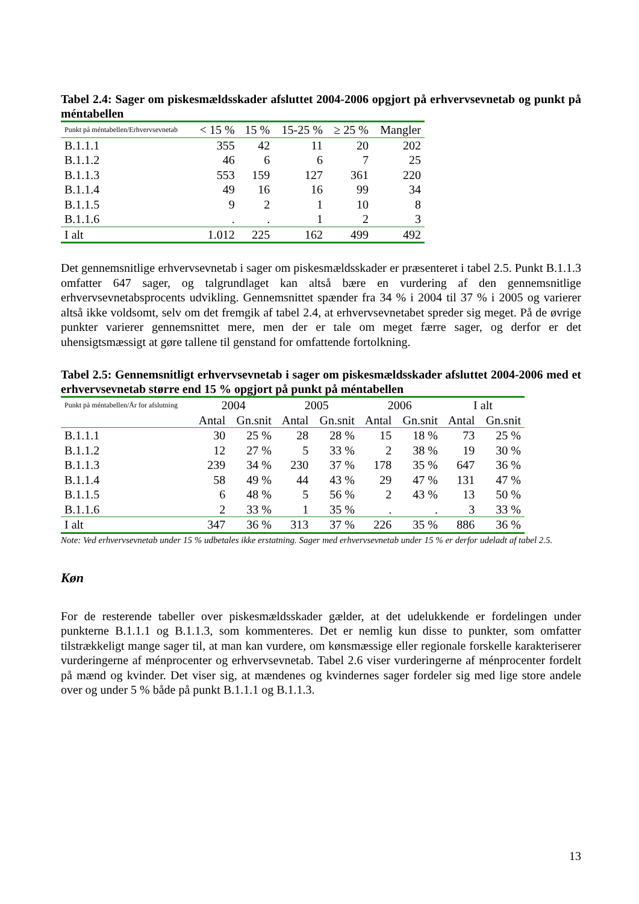Tabel 2.4: Sager om piskesmældsskader afsluttet 2004-2006 opgjort på erhvervsevnetab og punkt på méntabellen
| Punkt på méntabellen/Erhvervsevnetab | < 15 % | 15 % | 15-25 % | ≥ 25 % | Mangler |
| --- | --- | --- | --- | --- | --- |
| B.1.1.1 | 355 | 42 | 11 | 20 | 202 |
| B.1.1.2 | 46 | 6 | 6 | 7 | 25 |
| B.1.1.3 | 553 | 159 | 127 | 361 | 220 |
| B.1.1.4 | 49 | 16 | 16 | 99 | 34 |
| B.1.1.5 | 9 | 2 | 1 | 10 | 8 |
| B.1.1.6 | . | . | 1 | 2 | 3 |
| I alt | 1.012 | 225 | 162 | 499 | 492 |
Det gennemsnitlige erhvervsevnetab i sager om piskesmældsskader er præsenteret i tabel 2.5. Punkt B.1.1.3 omfatter 647 sager, og talgrundlaget kan altså bære en vurdering af den gennemsnitlige erhvervsevnetabsprocents udvikling. Gennemsnittet spænder fra 34 % i 2004 til 37 % i 2005 og varierer altså ikke voldsomt, selv om det fremgik af tabel 2.4, at erhvervsevnetabet spreder sig meget. På de øvrige punkter varierer gennemsnittet mere, men der er tale om meget færre sager, og derfor er det uhensigtsmæssigt at gøre tallene til genstand for omfattende fortolkning.
Tabel 2.5: Gennemsnitligt erhvervsevnetab i sager om piskesmældsskader afsluttet 2004-2006 med et erhvervsevnetab større end 15 % opgjort på punkt på méntabellen
| Punkt på méntabellen/År for afslutning | 2004 | | 2005 | | 2006 | | I alt | |
| --- | --- | --- | --- | --- | --- | --- | --- | --- |
| | Antal | Gn.snit | Antal | Gn.snit | Antal | Gn.snit | Antal | Gn.snit |
| B.1.1.1 | 30 | 25 % | 28 | 28 % | 15 | 18 % | 73 | 25 % |
| B.1.1.2 | 12 | 27 % | 5 | 33 % | 2 | 38 % | 19 | 30 % |
| B.1.1.3 | 239 | 34 % | 230 | 37 % | 178 | 35 % | 647 | 36 % |
| B.1.1.4 | 58 | 49 % | 44 | 43 % | 29 | 47 % | 131 | 47 % |
| B.1.1.5 | 6 | 48 % | 5 | 56 % | 2 | 43 % | 13 | 50 % |
| B.1.1.6 | 2 | 33 % | 1 | 35 % | . | . | 3 | 33 % |
| I alt | 347 | 36 % | 313 | 37 % | 226 | 35 % | 886 | 36 % |
Note: Ved erhvervsevnetab under 15 % udbetales ikke erstatning. Sager med erhvervsevnetab under 15 % er derfor udeladt af tabel 2.5.
Køn
For de resterende tabeller over piskesmældsskader gælder, at det udelukkende er fordelingen under punkterne B.1.1.1 og B.1.1.3, som kommenteres. Det er nemlig kun disse to punkter, som omfatter tilstrækkeligt mange sager til, at man kan vurdere, om kønsmæssige eller regionale forskelle karakteriserer vurderingerne af ménprocenter og erhvervsevnetab. Tabel 2.6 viser vurderingerne af ménprocenter fordelt på mænd og kvinder. Det viser sig, at mændenes og kvindernes sager fordeler sig med lige store andele over og under 5 % både på punkt B.1.1.1 og B.1.1.3.
13